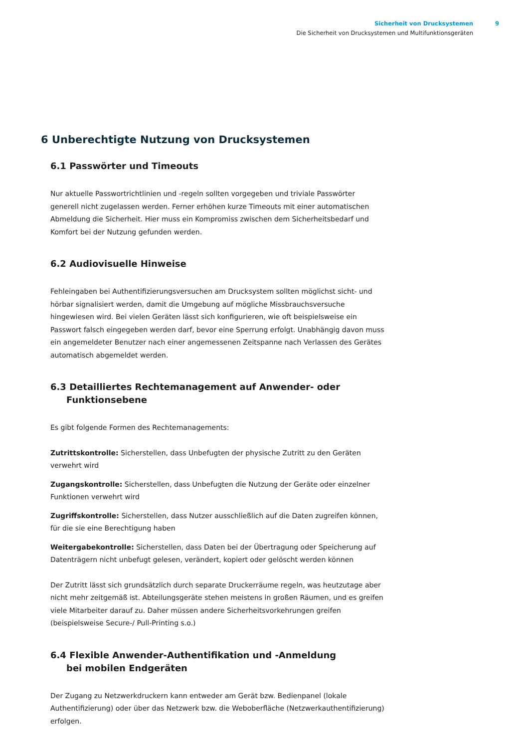Sicherheit von Drucksystemen 9
Die Sicherheit von Drucksystemen und Multifunktionsgeräten
6 Unberechtigte Nutzung von Drucksystemen
6.1 Passwörter und Timeouts
Nur aktuelle Passwortrichtlinien und -regeln sollten vorgegeben und triviale Passwörter generell nicht zugelassen werden. Ferner erhöhen kurze Timeouts mit einer automatischen Abmeldung die Sicherheit. Hier muss ein Kompromiss zwischen dem Sicherheitsbedarf und Komfort bei der Nutzung gefunden werden.
6.2 Audiovisuelle Hinweise
Fehleingaben bei Authentifizierungsversuchen am Drucksystem sollten möglichst sicht- und hörbar signalisiert werden, damit die Umgebung auf mögliche Missbrauchsversuche hingewiesen wird. Bei vielen Geräten lässt sich konfigurieren, wie oft beispielsweise ein Passwort falsch eingegeben werden darf, bevor eine Sperrung erfolgt. Unabhängig davon muss ein angemeldeter Benutzer nach einer angemessenen Zeitspanne nach Verlassen des Gerätes automatisch abgemeldet werden.
6.3 Detailliertes Rechtemanagement auf Anwender- oder
Funktionsebene
Es gibt folgende Formen des Rechtemanagements:
Zutrittskontrolle: Sicherstellen, dass Unbefugten der physische Zutritt zu den Geräten verwehrt wird
Zugangskontrolle: Sicherstellen, dass Unbefugten die Nutzung der Geräte oder einzelner Funktionen verwehrt wird
Zugriffskontrolle: Sicherstellen, dass Nutzer ausschließlich auf die Daten zugreifen können, für die sie eine Berechtigung haben
Weitergabekontrolle: Sicherstellen, dass Daten bei der Übertragung oder Speicherung auf Datenträgern nicht unbefugt gelesen, verändert, kopiert oder gelöscht werden können
Der Zutritt lässt sich grundsätzlich durch separate Druckerräume regeln, was heutzutage aber nicht mehr zeitgemäß ist. Abteilungsgeräte stehen meistens in großen Räumen, und es greifen viele Mitarbeiter darauf zu. Daher müssen andere Sicherheitsvorkehrungen greifen (beispielsweise Secure-/ Pull-Printing s.o.)
6.4 Flexible Anwender-Authentifikation und -Anmeldung
bei mobilen Endgeräten
Der Zugang zu Netzwerkdruckern kann entweder am Gerät bzw. Bedienpanel (lokale Authentifizierung) oder über das Netzwerk bzw. die Weboberfläche (Netzwerkauthentifizierung) erfolgen.